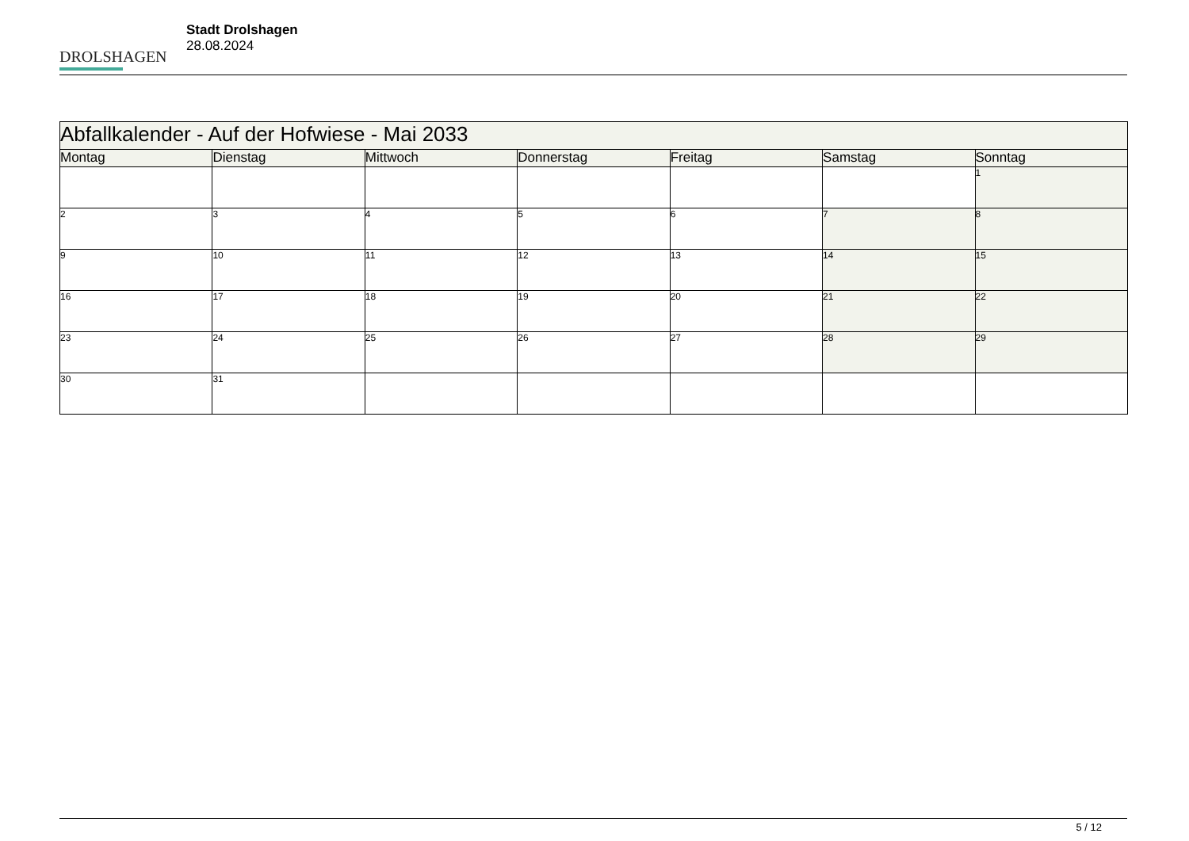DROLSHAGEN
Stadt Drolshagen
28.08.2024
| Abfallkalender - Auf der Hofwiese - Mai 2033 | | | | | | |
| --- | --- | --- | --- | --- | --- | --- |
| Montag | Dienstag | Mittwoch | Donnerstag | Freitag | Samstag | Sonntag |
| | | | | | | 1 |
| 2 | 3 | 4 | 5 | 6 | 7 | 8 |
| 9 | 10 | 11 | 12 | 13 | 14 | 15 |
| 16 | 17 | 18 | 19 | 20 | 21 | 22 |
| 23 | 24 | 25 | 26 | 27 | 28 | 29 |
| 30 | 31 | | | | | |
5 / 12